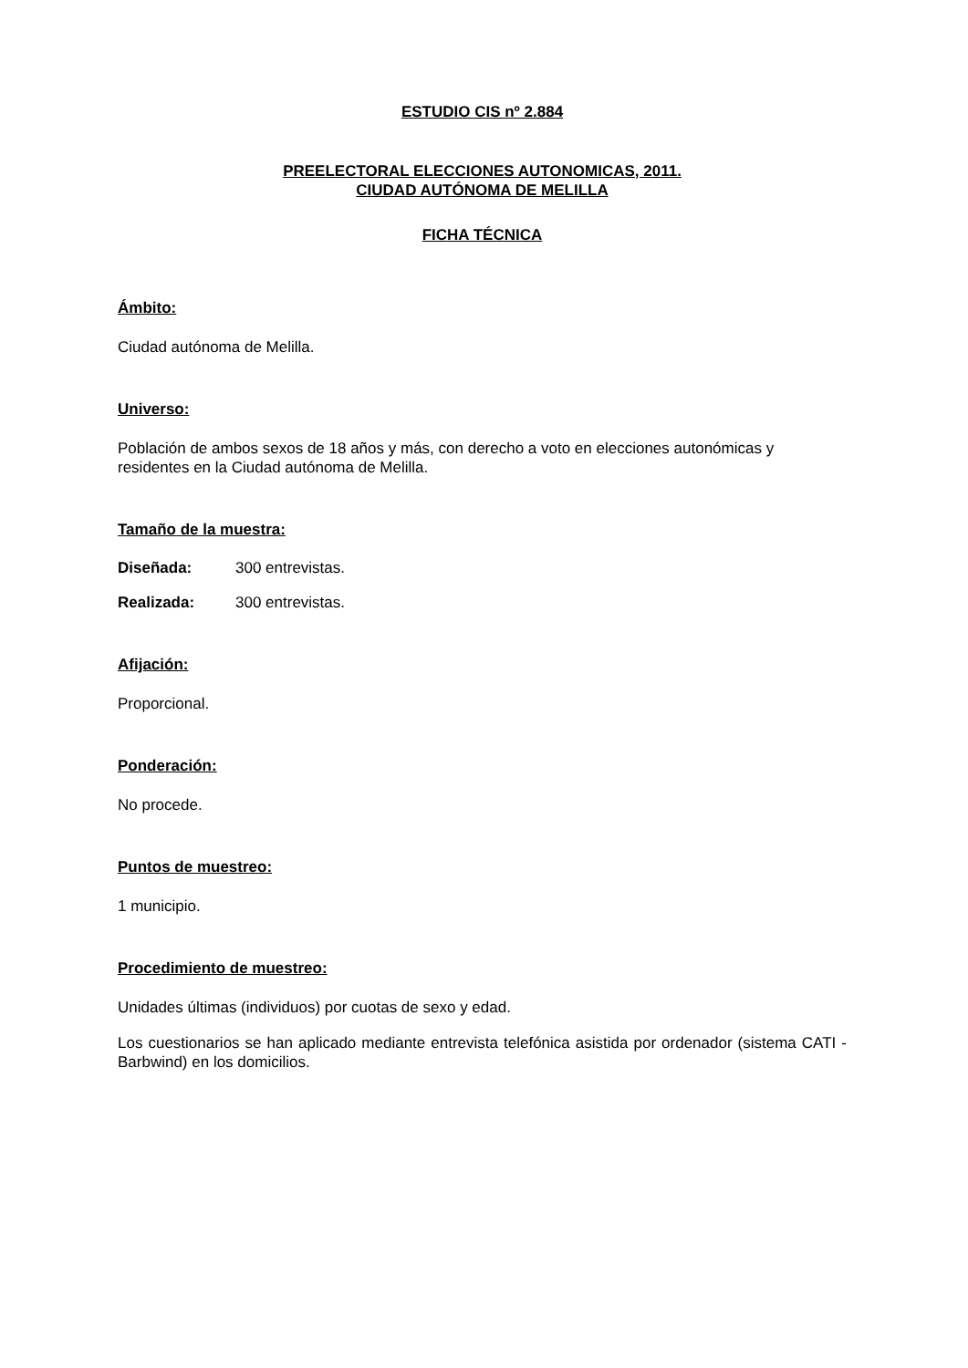ESTUDIO CIS nº 2.884
PREELECTORAL ELECCIONES AUTONOMICAS, 2011.
CIUDAD AUTÓNOMA DE MELILLA
FICHA TÉCNICA
Ámbito:
Ciudad autónoma de Melilla.
Universo:
Población de ambos sexos de 18 años y más, con derecho a voto en elecciones autonómicas y residentes en la Ciudad autónoma de Melilla.
Tamaño de la muestra:
Diseñada: 300 entrevistas.
Realizada: 300 entrevistas.
Afijación:
Proporcional.
Ponderación:
No procede.
Puntos de muestreo:
1 municipio.
Procedimiento de muestreo:
Unidades últimas (individuos) por cuotas de sexo y edad.
Los cuestionarios se han aplicado mediante entrevista telefónica asistida por ordenador (sistema CATI - Barbwind) en los domicilios.